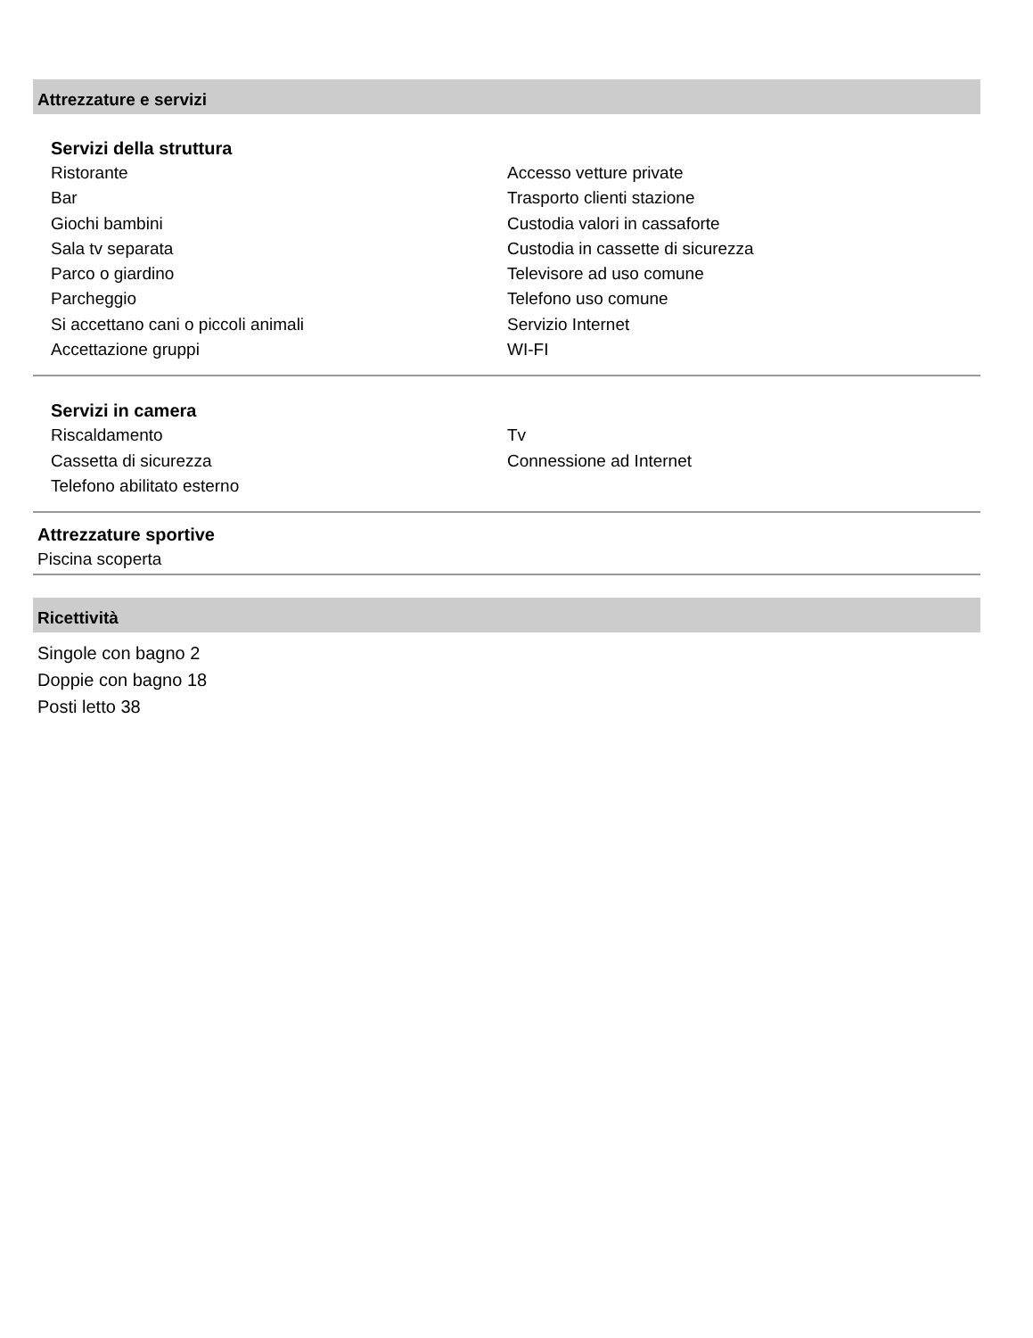Attrezzature e servizi
Servizi della struttura
Ristorante
Bar
Giochi bambini
Sala tv separata
Parco o giardino
Parcheggio
Si accettano cani o piccoli animali
Accettazione gruppi
Accesso vetture private
Trasporto clienti stazione
Custodia valori in cassaforte
Custodia in cassette di sicurezza
Televisore ad uso comune
Telefono uso comune
Servizio Internet
WI-FI
Servizi in camera
Riscaldamento
Cassetta di sicurezza
Telefono abilitato esterno
Tv
Connessione ad Internet
Attrezzature sportive
Piscina scoperta
Ricettività
Singole con bagno 2
Doppie con bagno 18
Posti letto 38